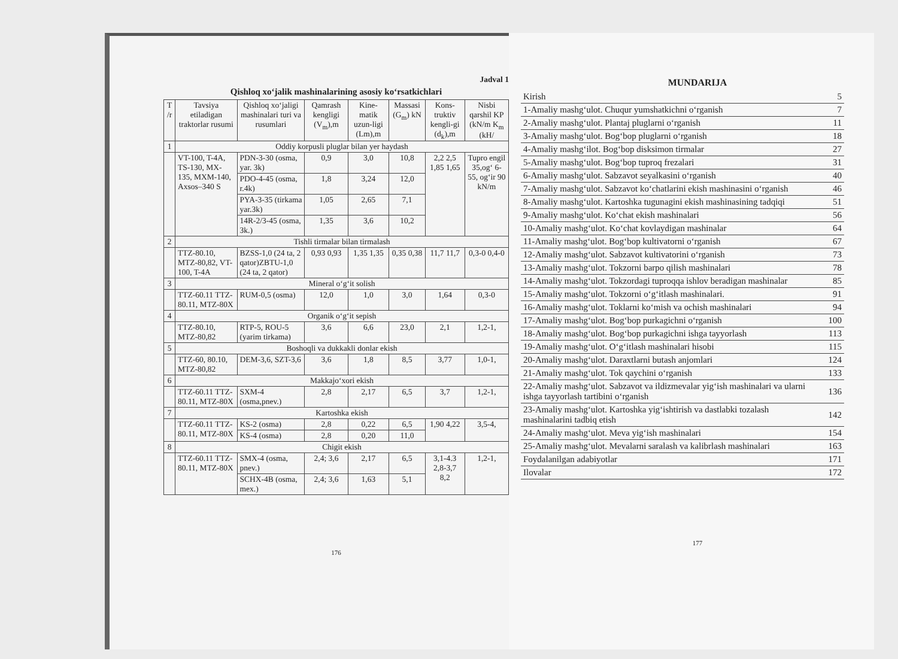Jadval 1
Qishloq xo‘jalik mashinalarining asosiy ko‘rsatkichlari
| T /r | Tavsiya etiladigan traktorlar rusumi | Qishloq xo‘jaligi mashinalari turi va rusumlari | Qamrash kengligi (V<sub>m</sub>),m | Kine-matik uzun-ligi (Lm),m | Massasi (G<sub>m</sub>) kN | Kons-truktiv kengli-gi (d<sub>k</sub>),m | Nisbi qarshil KP (kN/m K<sub>m</sub> (kH/ |
| --- | --- | --- | --- | --- | --- | --- | --- |
| 1 | Oddiy korpusli pluglar bilan yer haydash | | | | | | |
| | VT-100, T-4A, TS-130, MX-135, MXM-140, Axsos–340 S | PDN-3-30 (osma, yar. 3k) | 0,9 | 3,0 | 10,8 | 2,2 2,5 1,85 1,65 | Tupro engil 35,og‘ 6-55, og‘ir 90 kN/m |
| | | PDO-4-45 (osma, r.4k) | 1,8 | 3,24 | 12,0 | | |
| | | PYA-3-35 (tirkama yar.3k) | 1,05 | 2,65 | 7,1 | | |
| | | 14R-2/3-45 (osma, 3k.) | 1,35 | 3,6 | 10,2 | | |
| 2 | Tishli tirmalar bilan tirmalash | | | | | | |
| | TTZ-80.10, MTZ-80,82, VT-100, T-4A | BZSS-1,0 (24 ta, 2 qator)ZBTU-1,0 (24 ta, 2 qator) | 0,93 0,93 | 1,35 1,35 | 0,35 0,38 | 11,7 11,7 | 0,3-0 0,4-0 |
| 3 | Mineral o‘g‘it solish | | | | | | |
| | TTZ-60.11 TTZ-80.11, MTZ-80X | RUM-0,5 (osma) | 12,0 | 1,0 | 3,0 | 1,64 | 0,3-0 |
| 4 | Organik o‘g‘it sepish | | | | | | |
| | TTZ-80.10, MTZ-80,82 | RTP-5, ROU-5 (yarim tirkama) | 3,6 | 6,6 | 23,0 | 2,1 | 1,2-1, |
| 5 | Boshoqli va dukkakli donlar ekish | | | | | | |
| | TTZ-60, 80.10, MTZ-80,82 | DEM-3,6, SZT-3,6 | 3,6 | 1,8 | 8,5 | 3,77 | 1,0-1, |
| 6 | Makkajo‘xori ekish | | | | | | |
| | TTZ-60.11 TTZ-80.11, MTZ-80X | SXM-4 (osma,pnev.) | 2,8 | 2,17 | 6,5 | 3,7 | 1,2-1, |
| 7 | Kartoshka ekish | | | | | | |
| | TTZ-60.11 TTZ-80.11, MTZ-80X | KS-2 (osma) | 2,8 | 0,22 | 6,5 | 1,90 4,22 | 3,5-4, |
| | | KS-4 (osma) | 2,8 | 0,20 | 11,0 | | |
| 8 | Chigit ekish | | | | | | |
| | TTZ-60.11 TTZ-80.11, MTZ-80X | SMX-4 (osma, pnev.) | 2,4; 3,6 | 2,17 | 6,5 | 3,1-4.3 2,8-3,7 8,2 | 1,2-1, |
| | | SCHX-4B (osma, mex.) | 2,4; 3,6 | 1,63 | 5,1 | | |
176
MUNDARIJA
| Kirish | 5 |
| 1-Amaliy mashg‘ulot. Chuqur yumshatkichni o‘rganish | 7 |
| 2-Amaliy mashg‘ulot. Plantaj pluglarni o‘rganish | 11 |
| 3-Amaliy mashg‘ulot. Bog‘bop pluglarni o‘rganish | 18 |
| 4-Amaliy mashg‘ilot. Bog‘bop disksimon tirmalar | 27 |
| 5-Amaliy mashg‘ulot. Bog‘bop tuproq frezalari | 31 |
| 6-Amaliy mashg‘ulot. Sabzavot seyalkasini o‘rganish | 40 |
| 7-Amaliy mashg‘ulot. Sabzavot ko‘chatlarini ekish mashinasini o‘rganish | 46 |
| 8-Amaliy mashg‘ulot. Kartoshka tugunagini ekish mashinasining tadqiqi | 51 |
| 9-Amaliy mashg‘ulot. Ko‘chat ekish mashinalari | 56 |
| 10-Amaliy mashg‘ulot. Ko‘chat kovlaydigan mashinalar | 64 |
| 11-Amaliy mashg‘ulot. Bog‘bop kultivatorni o‘rganish | 67 |
| 12-Amaliy mashg‘ulot. Sabzavot kultivatorini o‘rganish | 73 |
| 13-Amaliy mashg‘ulot. Tokzorni barpo qilish mashinalari | 78 |
| 14-Amaliy mashg‘ulot. Tokzordagi tuproqqa ishlov beradigan mashinalar | 85 |
| 15-Amaliy mashg‘ulot. Tokzorni o‘g‘itlash mashinalari. | 91 |
| 16-Amaliy mashg‘ulot. Toklarni ko‘mish va ochish mashinalari | 94 |
| 17-Amaliy mashg‘ulot. Bog‘bop purkagichni o‘rganish | 100 |
| 18-Amaliy mashg‘ulot. Bog‘bop purkagichni ishga tayyorlash | 113 |
| 19-Amaliy mashg‘ulot. O‘g‘itlash mashinalari hisobi | 115 |
| 20-Amaliy mashg‘ulot. Daraxtlarni butash anjomlari | 124 |
| 21-Amaliy mashg‘ulot. Tok qaychini o‘rganish | 133 |
| 22-Amaliy mashg‘ulot. Sabzavot va ildizmevalar yig‘ish mashinalari va ularni ishga tayyorlash tartibini o‘rganish | 136 |
| 23-Amaliy mashg‘ulot. Kartoshka yig‘ishtirish va dastlabki tozalash mashinalarini tadbiq etish | 142 |
| 24-Amaliy mashg‘ulot. Meva yig‘ish mashinalari | 154 |
| 25-Amaliy mashg‘ulot. Mevalarni saralash va kalibrlash mashinalari | 163 |
| Foydalanilgan adabiyotlar | 171 |
| Ilovalar | 172 |
177